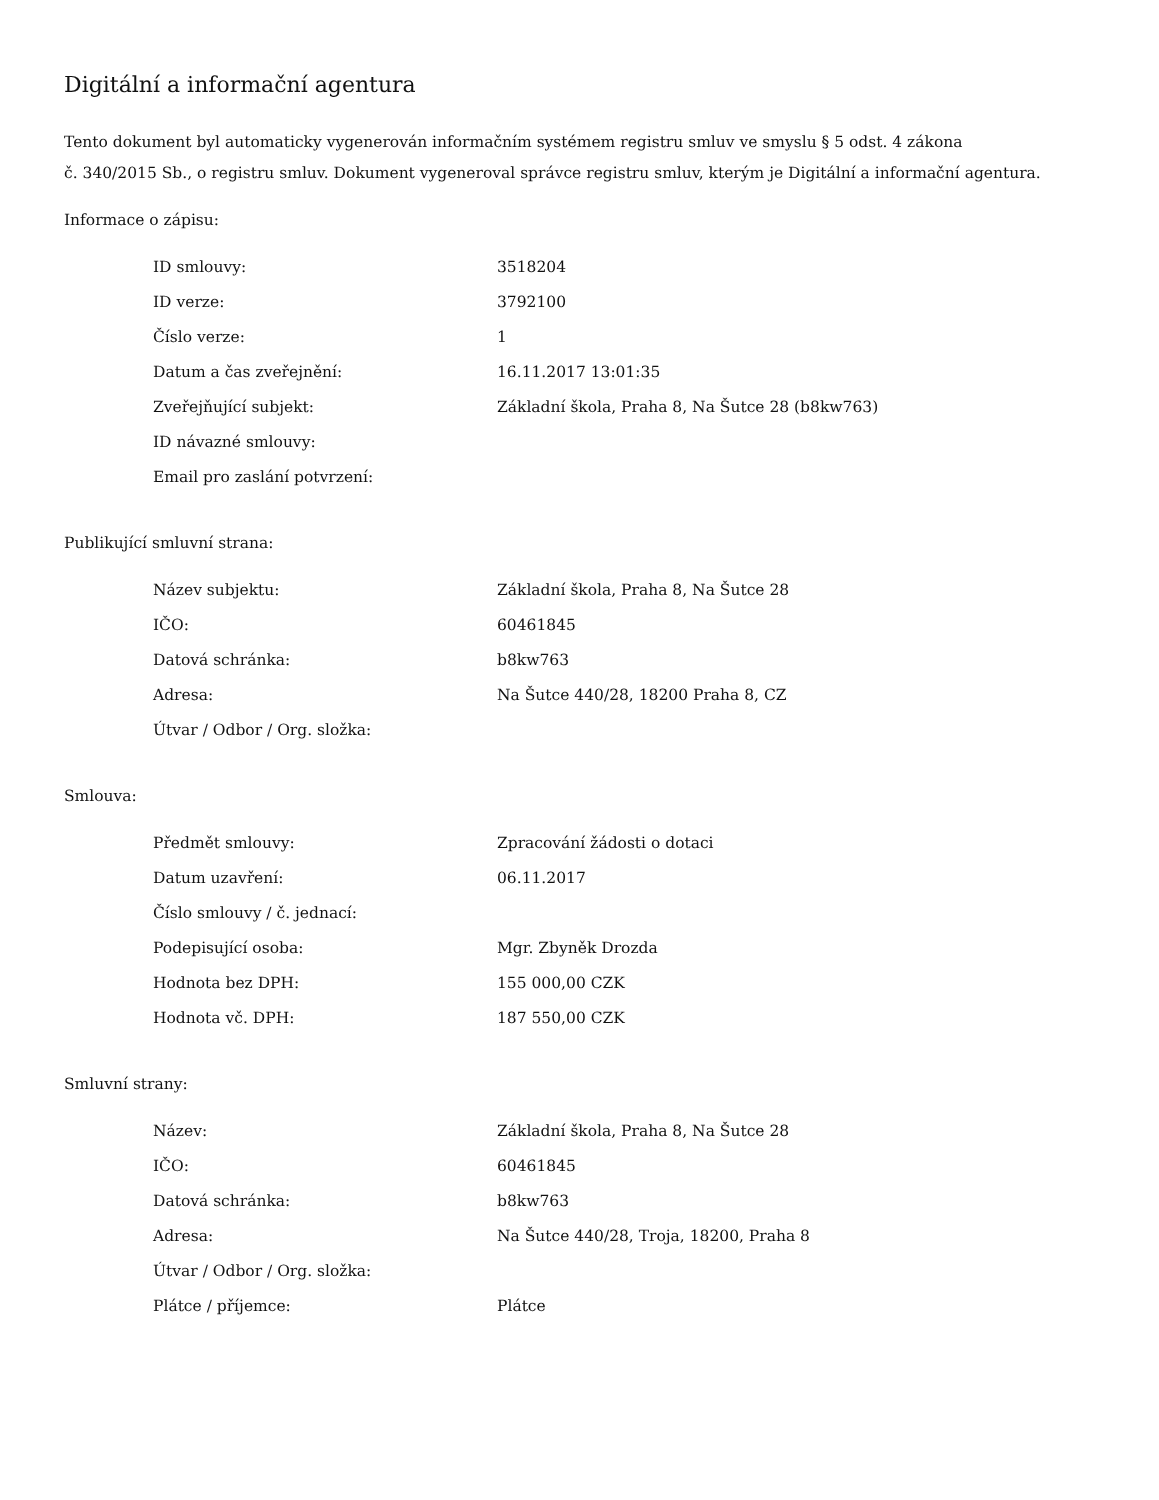Digitální a informační agentura
Tento dokument byl automaticky vygenerován informačním systémem registru smluv ve smyslu § 5 odst. 4 zákona
č. 340/2015 Sb., o registru smluv. Dokument vygeneroval správce registru smluv, kterým je Digitální a informační agentura.
Informace o zápisu:
| ID smlouvy: | 3518204 |
| ID verze: | 3792100 |
| Číslo verze: | 1 |
| Datum a čas zveřejnění: | 16.11.2017 13:01:35 |
| Zveřejňující subjekt: | Základní škola, Praha 8, Na Šutce 28 (b8kw763) |
| ID návazné smlouvy: | |
| Email pro zaslání potvrzení: | |
Publikující smluvní strana:
| Název subjektu: | Základní škola, Praha 8, Na Šutce 28 |
| IČO: | 60461845 |
| Datová schránka: | b8kw763 |
| Adresa: | Na Šutce 440/28, 18200 Praha 8, CZ |
| Útvar / Odbor / Org. složka: | |
Smlouva:
| Předmět smlouvy: | Zpracování žádosti o dotaci |
| Datum uzavření: | 06.11.2017 |
| Číslo smlouvy / č. jednací: | |
| Podepisující osoba: | Mgr. Zbyněk Drozda |
| Hodnota bez DPH: | 155 000,00 CZK |
| Hodnota vč. DPH: | 187 550,00 CZK |
Smluvní strany:
| Název: | Základní škola, Praha 8, Na Šutce 28 |
| IČO: | 60461845 |
| Datová schránka: | b8kw763 |
| Adresa: | Na Šutce 440/28, Troja, 18200, Praha 8 |
| Útvar / Odbor / Org. složka: | |
| Plátce / příjemce: | Plátce |